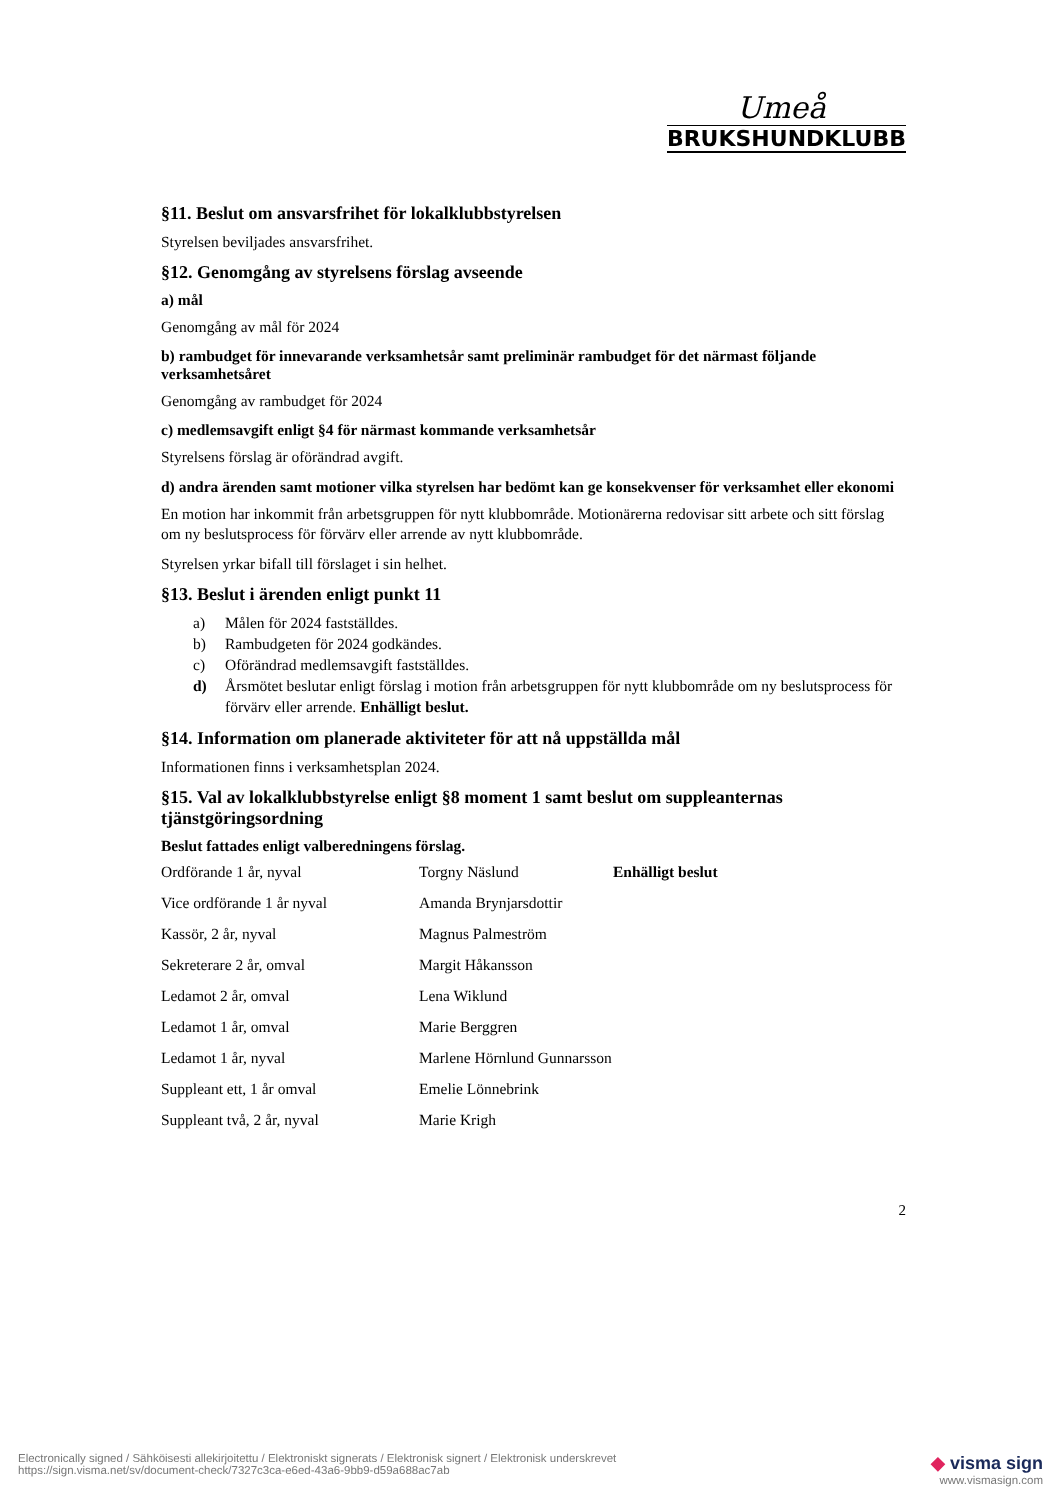Umeå
BRUKSHUNDKLUBB
§11. Beslut om ansvarsfrihet för lokalklubbstyrelsen
Styrelsen beviljades ansvarsfrihet.
§12. Genomgång av styrelsens förslag avseende
a) mål
Genomgång av mål för 2024
b) rambudget för innevarande verksamhetsår samt preliminär rambudget för det närmast följande verksamhetsåret
Genomgång av rambudget för 2024
c) medlemsavgift enligt §4 för närmast kommande verksamhetsår
Styrelsens förslag är oförändrad avgift.
d) andra ärenden samt motioner vilka styrelsen har bedömt kan ge konsekvenser för verksamhet eller ekonomi
En motion har inkommit från arbetsgruppen för nytt klubbområde. Motionärerna redovisar sitt arbete och sitt förslag om ny beslutsprocess för förvärv eller arrende av nytt klubbområde.
Styrelsen yrkar bifall till förslaget i sin helhet.
§13. Beslut i ärenden enligt punkt 11
a) Målen för 2024 fastställdes.
b) Rambudgeten för 2024 godkändes.
c) Oförändrad medlemsavgift fastställdes.
d) Årsmötet beslutar enligt förslag i motion från arbetsgruppen för nytt klubbområde om ny beslutsprocess för förvärv eller arrende. Enhälligt beslut.
§14. Information om planerade aktiviteter för att nå uppställda mål
Informationen finns i verksamhetsplan 2024.
§15. Val av lokalklubbstyrelse enligt §8 moment 1 samt beslut om suppleanternas tjänstgöringsordning
Beslut fattades enligt valberedningens förslag.
| Ordförande 1 år, nyval | Torgny Näslund | Enhälligt beslut |
| Vice ordförande 1 år nyval | Amanda Brynjarsdottir | |
| Kassör, 2 år, nyval | Magnus Palmeström | |
| Sekreterare 2 år, omval | Margit Håkansson | |
| Ledamot 2 år, omval | Lena Wiklund | |
| Ledamot 1 år, omval | Marie Berggren | |
| Ledamot 1 år, nyval | Marlene Hörnlund Gunnarsson | |
| Suppleant ett, 1 år omval | Emelie Lönnebrink | |
| Suppleant två, 2 år, nyval | Marie Krigh | |
2
Electronically signed / Sähköisesti allekirjoitettu / Elektroniskt signerats / Elektronisk signert / Elektronisk underskrevet
https://sign.visma.net/sv/document-check/7327c3ca-e6ed-43a6-9bb9-d59a688ac7ab
◆ visma sign
www.vismasign.com